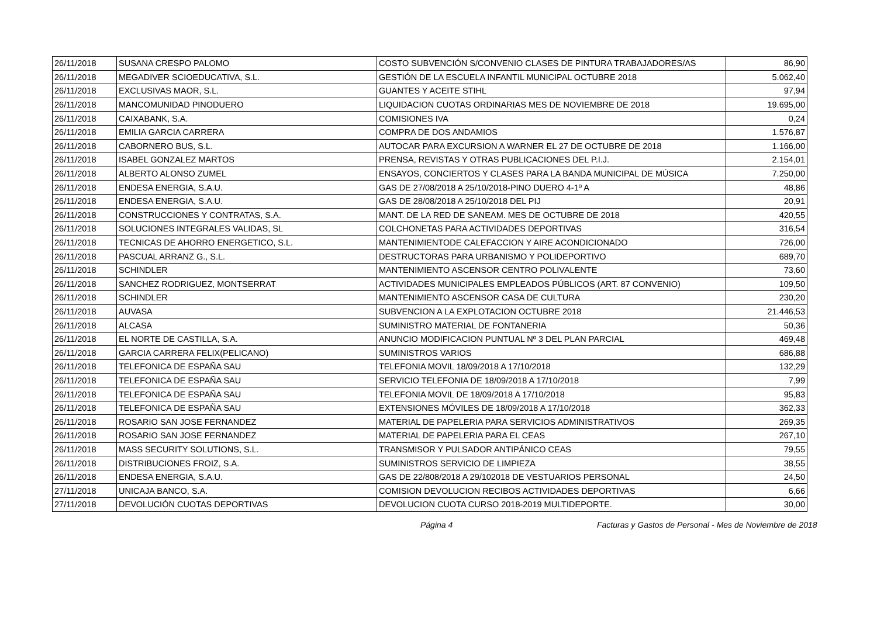| 26/11/2018 | SUSANA CRESPO PALOMO | COSTO SUBVENCIÓN S/CONVENIO CLASES DE PINTURA TRABAJADORES/AS | 86,90 |
| 26/11/2018 | MEGADIVER SCIOEDUCATIVA, S.L. | GESTIÓN DE LA ESCUELA INFANTIL MUNICIPAL OCTUBRE 2018 | 5.062,40 |
| 26/11/2018 | EXCLUSIVAS MAOR, S.L. | GUANTES Y ACEITE STIHL | 97,94 |
| 26/11/2018 | MANCOMUNIDAD PINODUERO | LIQUIDACION CUOTAS ORDINARIAS MES DE NOVIEMBRE DE 2018 | 19.695,00 |
| 26/11/2018 | CAIXABANK, S.A. | COMISIONES IVA | 0,24 |
| 26/11/2018 | EMILIA GARCIA CARRERA | COMPRA DE DOS ANDAMIOS | 1.576,87 |
| 26/11/2018 | CABORNERO BUS, S.L. | AUTOCAR PARA EXCURSION A WARNER EL 27 DE OCTUBRE DE 2018 | 1.166,00 |
| 26/11/2018 | ISABEL GONZALEZ MARTOS | PRENSA, REVISTAS Y OTRAS PUBLICACIONES DEL P.I.J. | 2.154,01 |
| 26/11/2018 | ALBERTO ALONSO ZUMEL | ENSAYOS, CONCIERTOS Y CLASES PARA LA BANDA MUNICIPAL DE MÚSICA | 7.250,00 |
| 26/11/2018 | ENDESA ENERGIA, S.A.U. | GAS DE 27/08/2018 A 25/10/2018-PINO DUERO 4-1º A | 48,86 |
| 26/11/2018 | ENDESA ENERGIA, S.A.U. | GAS DE 28/08/2018 A 25/10/2018 DEL PIJ | 20,91 |
| 26/11/2018 | CONSTRUCCIONES Y CONTRATAS, S.A. | MANT. DE LA RED DE SANEAM. MES DE OCTUBRE DE 2018 | 420,55 |
| 26/11/2018 | SOLUCIONES INTEGRALES VALIDAS, SL | COLCHONETAS PARA ACTIVIDADES DEPORTIVAS | 316,54 |
| 26/11/2018 | TECNICAS DE AHORRO ENERGETICO, S.L. | MANTENIMIENTODE CALEFACCION Y AIRE ACONDICIONADO | 726,00 |
| 26/11/2018 | PASCUAL ARRANZ G., S.L. | DESTRUCTORAS PARA URBANISMO Y POLIDEPORTIVO | 689,70 |
| 26/11/2018 | SCHINDLER | MANTENIMIENTO ASCENSOR CENTRO POLIVALENTE | 73,60 |
| 26/11/2018 | SANCHEZ RODRIGUEZ, MONTSERRAT | ACTIVIDADES MUNICIPALES EMPLEADOS PÚBLICOS (ART. 87 CONVENIO) | 109,50 |
| 26/11/2018 | SCHINDLER | MANTENIMIENTO ASCENSOR CASA DE CULTURA | 230,20 |
| 26/11/2018 | AUVASA | SUBVENCION A LA EXPLOTACION OCTUBRE 2018 | 21.446,53 |
| 26/11/2018 | ALCASA | SUMINISTRO MATERIAL DE FONTANERIA | 50,36 |
| 26/11/2018 | EL NORTE DE CASTILLA, S.A. | ANUNCIO MODIFICACION PUNTUAL Nº 3 DEL PLAN PARCIAL | 469,48 |
| 26/11/2018 | GARCIA CARRERA FELIX(PELICANO) | SUMINISTROS VARIOS | 686,88 |
| 26/11/2018 | TELEFONICA DE ESPAÑA SAU | TELEFONIA MOVIL 18/09/2018 A 17/10/2018 | 132,29 |
| 26/11/2018 | TELEFONICA DE ESPAÑA SAU | SERVICIO TELEFONIA DE 18/09/2018 A 17/10/2018 | 7,99 |
| 26/11/2018 | TELEFONICA DE ESPAÑA SAU | TELEFONIA MOVIL DE 18/09/2018 A 17/10/2018 | 95,83 |
| 26/11/2018 | TELEFONICA DE ESPAÑA SAU | EXTENSIONES MÓVILES DE 18/09/2018 A 17/10/2018 | 362,33 |
| 26/11/2018 | ROSARIO SAN JOSE FERNANDEZ | MATERIAL DE PAPELERIA PARA SERVICIOS ADMINISTRATIVOS | 269,35 |
| 26/11/2018 | ROSARIO SAN JOSE FERNANDEZ | MATERIAL DE PAPELERIA PARA EL CEAS | 267,10 |
| 26/11/2018 | MASS SECURITY SOLUTIONS, S.L. | TRANSMISOR Y PULSADOR ANTIPÁNICO CEAS | 79,55 |
| 26/11/2018 | DISTRIBUCIONES FROIZ, S.A. | SUMINISTROS SERVICIO DE LIMPIEZA | 38,55 |
| 26/11/2018 | ENDESA ENERGIA, S.A.U. | GAS DE 22/808/2018 A 29/102018 DE VESTUARIOS PERSONAL | 24,50 |
| 27/11/2018 | UNICAJA BANCO, S.A. | COMISION DEVOLUCION RECIBOS ACTIVIDADES DEPORTIVAS | 6,66 |
| 27/11/2018 | DEVOLUCIÓN CUOTAS DEPORTIVAS | DEVOLUCION CUOTA CURSO 2018-2019 MULTIDEPORTE. | 30,00 |
Página 4 Facturas y Gastos de Personal - Mes de Noviembre de 2018